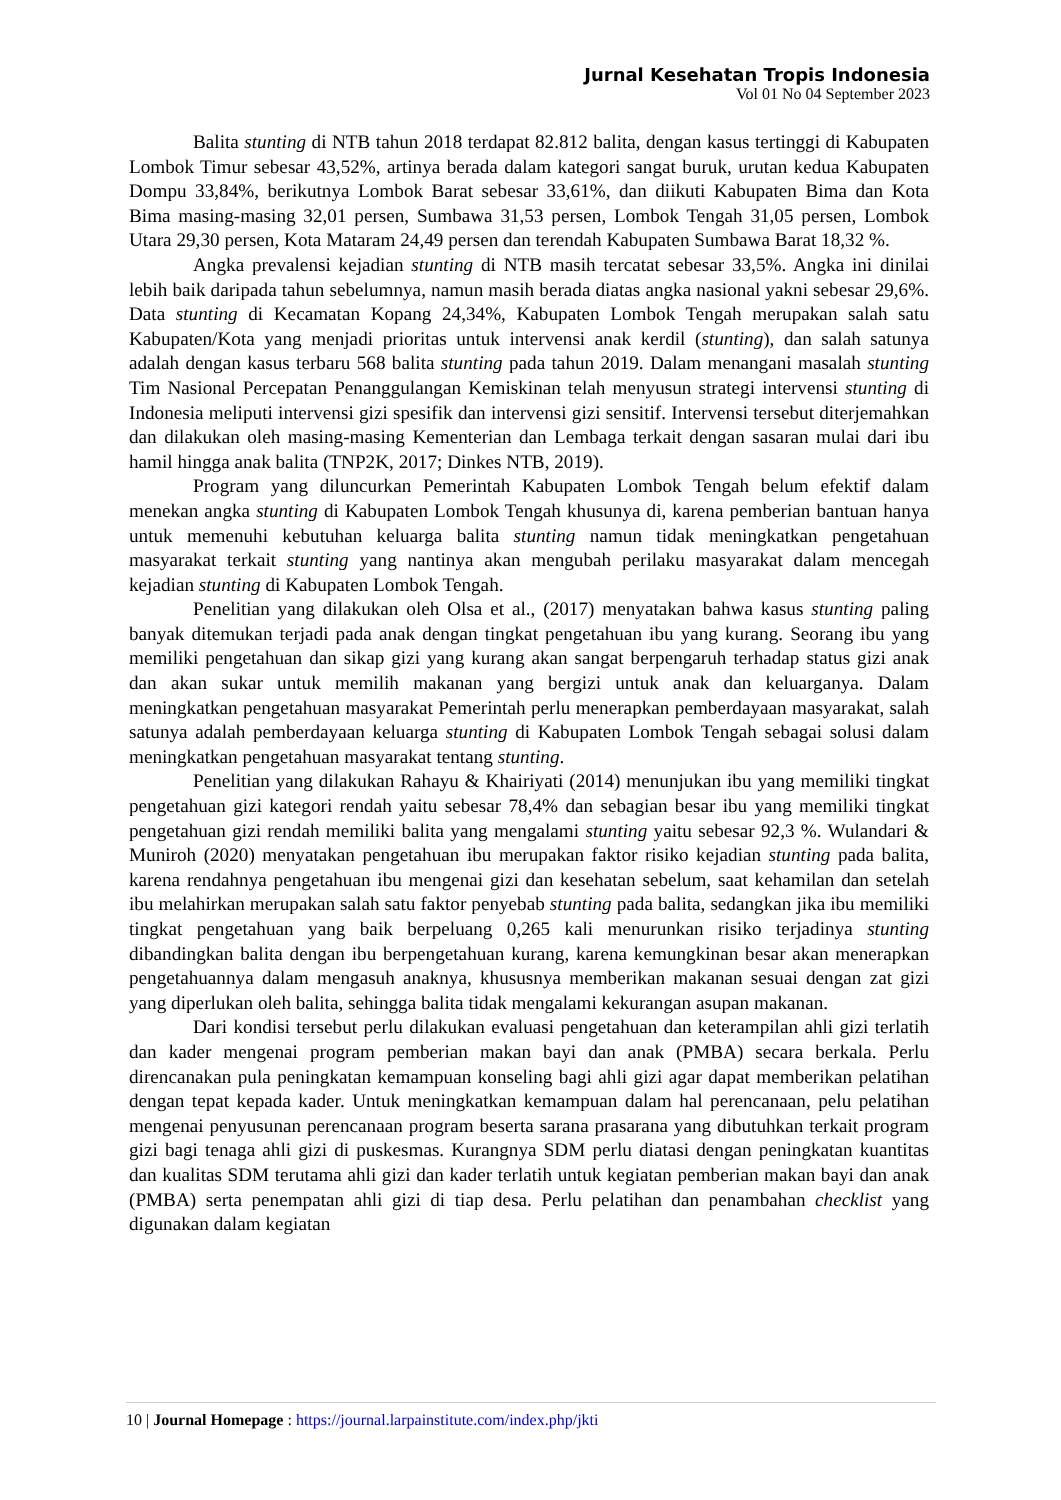Jurnal Kesehatan Tropis Indonesia
Vol 01 No 04 September 2023
Balita stunting di NTB tahun 2018 terdapat 82.812 balita, dengan kasus tertinggi di Kabupaten Lombok Timur sebesar 43,52%, artinya berada dalam kategori sangat buruk, urutan kedua Kabupaten Dompu 33,84%, berikutnya Lombok Barat sebesar 33,61%, dan diikuti Kabupaten Bima dan Kota Bima masing-masing 32,01 persen, Sumbawa 31,53 persen, Lombok Tengah 31,05 persen, Lombok Utara 29,30 persen, Kota Mataram 24,49 persen dan terendah Kabupaten Sumbawa Barat 18,32 %.
Angka prevalensi kejadian stunting di NTB masih tercatat sebesar 33,5%. Angka ini dinilai lebih baik daripada tahun sebelumnya, namun masih berada diatas angka nasional yakni sebesar 29,6%. Data stunting di Kecamatan Kopang 24,34%, Kabupaten Lombok Tengah merupakan salah satu Kabupaten/Kota yang menjadi prioritas untuk intervensi anak kerdil (stunting), dan salah satunya adalah dengan kasus terbaru 568 balita stunting pada tahun 2019. Dalam menangani masalah stunting Tim Nasional Percepatan Penanggulangan Kemiskinan telah menyusun strategi intervensi stunting di Indonesia meliputi intervensi gizi spesifik dan intervensi gizi sensitif. Intervensi tersebut diterjemahkan dan dilakukan oleh masing-masing Kementerian dan Lembaga terkait dengan sasaran mulai dari ibu hamil hingga anak balita (TNP2K, 2017; Dinkes NTB, 2019).
Program yang diluncurkan Pemerintah Kabupaten Lombok Tengah belum efektif dalam menekan angka stunting di Kabupaten Lombok Tengah khusunya di, karena pemberian bantuan hanya untuk memenuhi kebutuhan keluarga balita stunting namun tidak meningkatkan pengetahuan masyarakat terkait stunting yang nantinya akan mengubah perilaku masyarakat dalam mencegah kejadian stunting di Kabupaten Lombok Tengah.
Penelitian yang dilakukan oleh Olsa et al., (2017) menyatakan bahwa kasus stunting paling banyak ditemukan terjadi pada anak dengan tingkat pengetahuan ibu yang kurang. Seorang ibu yang memiliki pengetahuan dan sikap gizi yang kurang akan sangat berpengaruh terhadap status gizi anak dan akan sukar untuk memilih makanan yang bergizi untuk anak dan keluarganya. Dalam meningkatkan pengetahuan masyarakat Pemerintah perlu menerapkan pemberdayaan masyarakat, salah satunya adalah pemberdayaan keluarga stunting di Kabupaten Lombok Tengah sebagai solusi dalam meningkatkan pengetahuan masyarakat tentang stunting.
Penelitian yang dilakukan Rahayu & Khairiyati (2014) menunjukan ibu yang memiliki tingkat pengetahuan gizi kategori rendah yaitu sebesar 78,4% dan sebagian besar ibu yang memiliki tingkat pengetahuan gizi rendah memiliki balita yang mengalami stunting yaitu sebesar 92,3 %. Wulandari & Muniroh (2020) menyatakan pengetahuan ibu merupakan faktor risiko kejadian stunting pada balita, karena rendahnya pengetahuan ibu mengenai gizi dan kesehatan sebelum, saat kehamilan dan setelah ibu melahirkan merupakan salah satu faktor penyebab stunting pada balita, sedangkan jika ibu memiliki tingkat pengetahuan yang baik berpeluang 0,265 kali menurunkan risiko terjadinya stunting dibandingkan balita dengan ibu berpengetahuan kurang, karena kemungkinan besar akan menerapkan pengetahuannya dalam mengasuh anaknya, khususnya memberikan makanan sesuai dengan zat gizi yang diperlukan oleh balita, sehingga balita tidak mengalami kekurangan asupan makanan.
Dari kondisi tersebut perlu dilakukan evaluasi pengetahuan dan keterampilan ahli gizi terlatih dan kader mengenai program pemberian makan bayi dan anak (PMBA) secara berkala. Perlu direncanakan pula peningkatan kemampuan konseling bagi ahli gizi agar dapat memberikan pelatihan dengan tepat kepada kader. Untuk meningkatkan kemampuan dalam hal perencanaan, pelu pelatihan mengenai penyusunan perencanaan program beserta sarana prasarana yang dibutuhkan terkait program gizi bagi tenaga ahli gizi di puskesmas. Kurangnya SDM perlu diatasi dengan peningkatan kuantitas dan kualitas SDM terutama ahli gizi dan kader terlatih untuk kegiatan pemberian makan bayi dan anak (PMBA) serta penempatan ahli gizi di tiap desa. Perlu pelatihan dan penambahan checklist yang digunakan dalam kegiatan
10 | Journal Homepage : https://journal.larpainstitute.com/index.php/jkti